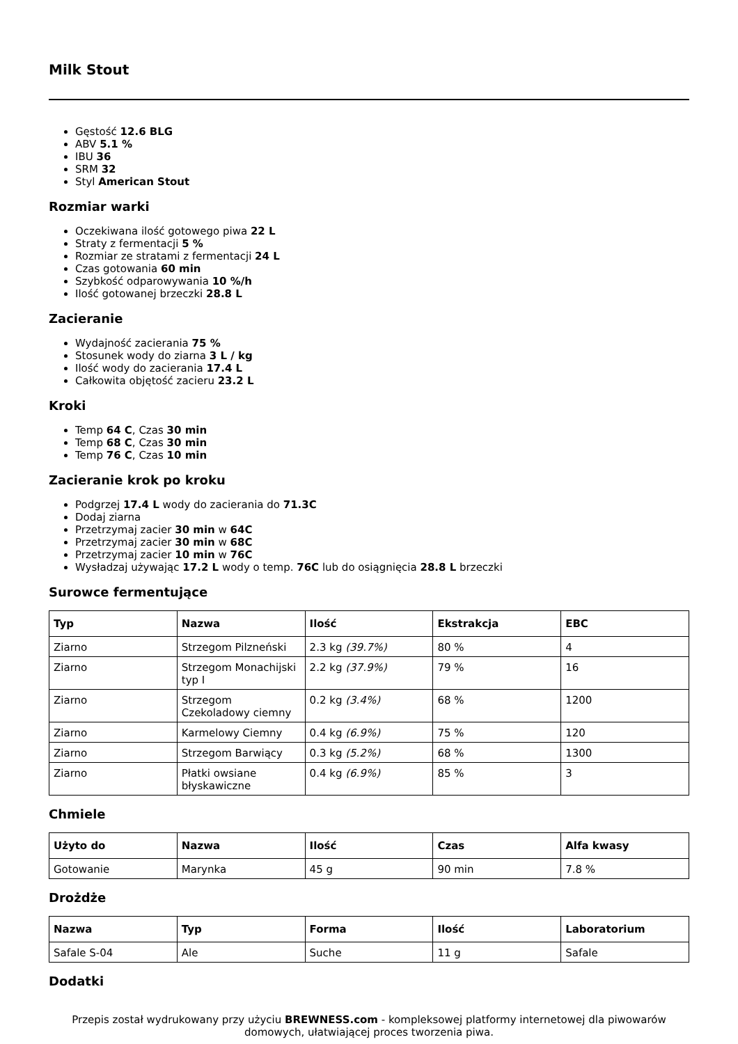Milk Stout
Gęstość 12.6 BLG
ABV 5.1 %
IBU 36
SRM 32
Styl American Stout
Rozmiar warki
Oczekiwana ilość gotowego piwa 22 L
Straty z fermentacji 5 %
Rozmiar ze stratami z fermentacji 24 L
Czas gotowania 60 min
Szybkość odparowywania 10 %/h
Ilość gotowanej brzeczki 28.8 L
Zacieranie
Wydajność zacierania 75 %
Stosunek wody do ziarna 3 L / kg
Ilość wody do zacierania 17.4 L
Całkowita objętość zacieru 23.2 L
Kroki
Temp 64 C, Czas 30 min
Temp 68 C, Czas 30 min
Temp 76 C, Czas 10 min
Zacieranie krok po kroku
Podgrzej 17.4 L wody do zacierania do 71.3C
Dodaj ziarna
Przetrzymaj zacier 30 min w 64C
Przetrzymaj zacier 30 min w 68C
Przetrzymaj zacier 10 min w 76C
Wysładzaj używając 17.2 L wody o temp. 76C lub do osiągnięcia 28.8 L brzeczki
Surowce fermentujące
| Typ | Nazwa | Ilość | Ekstrakcja | EBC |
| --- | --- | --- | --- | --- |
| Ziarno | Strzegom Pilzneński | 2.3 kg (39.7%) | 80 % | 4 |
| Ziarno | Strzegom Monachijski typ I | 2.2 kg (37.9%) | 79 % | 16 |
| Ziarno | Strzegom Czekoladowy ciemny | 0.2 kg (3.4%) | 68 % | 1200 |
| Ziarno | Karmelowy Ciemny | 0.4 kg (6.9%) | 75 % | 120 |
| Ziarno | Strzegom Barwiący | 0.3 kg (5.2%) | 68 % | 1300 |
| Ziarno | Płatki owsiane błyskawiczne | 0.4 kg (6.9%) | 85 % | 3 |
Chmiele
| Użyto do | Nazwa | Ilość | Czas | Alfa kwasy |
| --- | --- | --- | --- | --- |
| Gotowanie | Marynka | 45 g | 90 min | 7.8 % |
Drożdże
| Nazwa | Typ | Forma | Ilość | Laboratorium |
| --- | --- | --- | --- | --- |
| Safale S-04 | Ale | Suche | 11 g | Safale |
Dodatki
Przepis został wydrukowany przy użyciu BREWNESS.com - kompleksowej platformy internetowej dla piwowarów domowych, ułatwiającej proces tworzenia piwa.